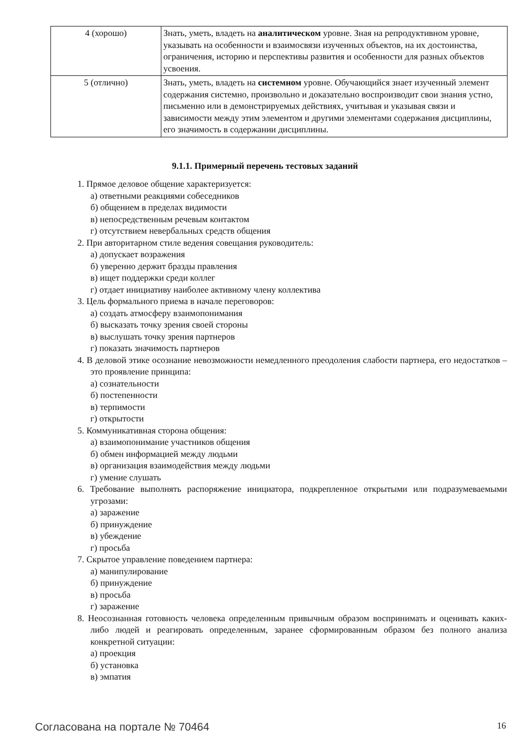| 4 (хорошо) | Знать, уметь, владеть на аналитическом уровне. Зная на репродуктивном уровне, указывать на особенности и взаимосвязи изученных объектов, на их достоинства, ограничения, историю и перспективы развития и особенности для разных объектов усвоения. |
| 5 (отлично) | Знать, уметь, владеть на системном уровне. Обучающийся знает изученный элемент содержания системно, произвольно и доказательно воспроизводит свои знания устно, письменно или в демонстрируемых действиях, учитывая и указывая связи и зависимости между этим элементом и другими элементами содержания дисциплины, его значимость в содержании дисциплины. |
9.1.1. Примерный перечень тестовых заданий
1. Прямое деловое общение характеризуется:
а) ответными реакциями собеседников
б) общением в пределах видимости
в) непосредственным речевым контактом
г) отсутствием невербальных средств общения
2. При авторитарном стиле ведения совещания руководитель:
а) допускает возражения
б) уверенно держит бразды правления
в) ищет поддержки среди коллег
г) отдает инициативу наиболее активному члену коллектива
3. Цель формального приема в начале переговоров:
а) создать атмосферу взаимопонимания
б) высказать точку зрения своей стороны
в) выслушать точку зрения партнеров
г) показать значимость партнеров
4. В деловой этике осознание невозможности немедленного преодоления слабости партнера, его недостатков – это проявление принципа:
а) сознательности
б) постепенности
в) терпимости
г) открытости
5. Коммуникативная сторона общения:
а) взаимопонимание участников общения
б) обмен информацией между людьми
в) организация взаимодействия между людьми
г) умение слушать
6. Требование выполнять распоряжение инициатора, подкрепленное открытыми или подразумеваемыми угрозами:
а) заражение
б) принуждение
в) убеждение
г) просьба
7. Скрытое управление поведением партнера:
а) манипулирование
б) принуждение
в) просьба
г) заражение
8. Неосознанная готовность человека определенным привычным образом воспринимать и оценивать каких-либо людей и реагировать определенным, заранее сформированным образом без полного анализа конкретной ситуации:
а) проекция
б) установка
в) эмпатия
Согласована на портале № 70464 16